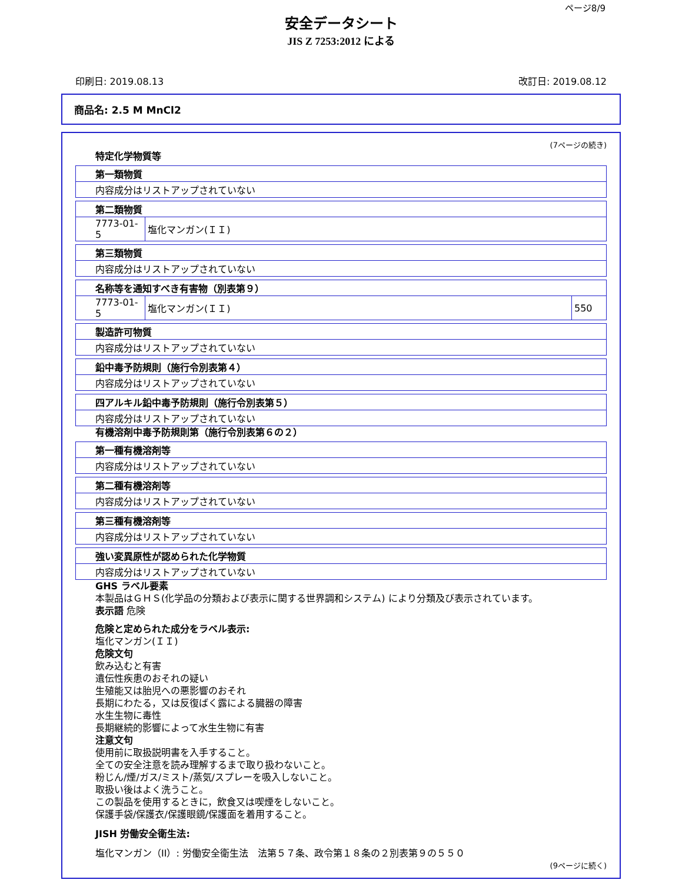ページ8/9
安全データシート
JIS Z 7253:2012 による
印刷日: 2019.08.13 改訂日: 2019.08.12
商品名: 2.5 M MnCl2
(7ページの続き)
特定化学物質等
| 第一類物質 |
| 内容成分はリストアップされていない |
| 第二類物質 | |
| 7773-01-5 | 塩化マンガン(ＩＩ) |
| 第三類物質 |
| 内容成分はリストアップされていない |
| 名称等を通知すべき有害物（別表第９） | | |
| 7773-01-5 | 塩化マンガン(ＩＩ) | 550 |
| 製造許可物質 |
| 内容成分はリストアップされていない |
| 鉛中毒予防規則（施行令別表第４） |
| 内容成分はリストアップされていない |
| 四アルキル鉛中毒予防規則（施行令別表第５） |
| 内容成分はリストアップされていない |
有機溶剤中毒予防規則第（施行令別表第６の２）
| 第一種有機溶剤等 |
| 内容成分はリストアップされていない |
| 第二種有機溶剤等 |
| 内容成分はリストアップされていない |
| 第三種有機溶剤等 |
| 内容成分はリストアップされていない |
| 強い変異原性が認められた化学物質 |
| 内容成分はリストアップされていない |
GHS ラベル要素
本製品はＧＨＳ(化学品の分類および表示に関する世界調和システム) により分類及び表示されています。
表示語 危険
危険と定められた成分をラベル表示:
塩化マンガン(ＩＩ)
危険文句
飲み込むと有害
遺伝性疾患のおそれの疑い
生殖能又は胎児への悪影響のおそれ
長期にわたる，又は反復ばく露による臓器の障害
水生生物に毒性
長期継続的影響によって水生生物に有害
注意文句
使用前に取扱説明書を入手すること。
全ての安全注意を読み理解するまで取り扱わないこと。
粉じん/煙/ガス/ミスト/蒸気/スプレーを吸入しないこと。
取扱い後はよく洗うこと。
この製品を使用するときに，飲食又は喫煙をしないこと。
保護手袋/保護衣/保護眼鏡/保護面を着用すること。
JISH 労働安全衛生法:
塩化マンガン（II）: 労働安全衛生法　法第５７条、政令第１８条の２別表第９の５５０
(9ページに続く)